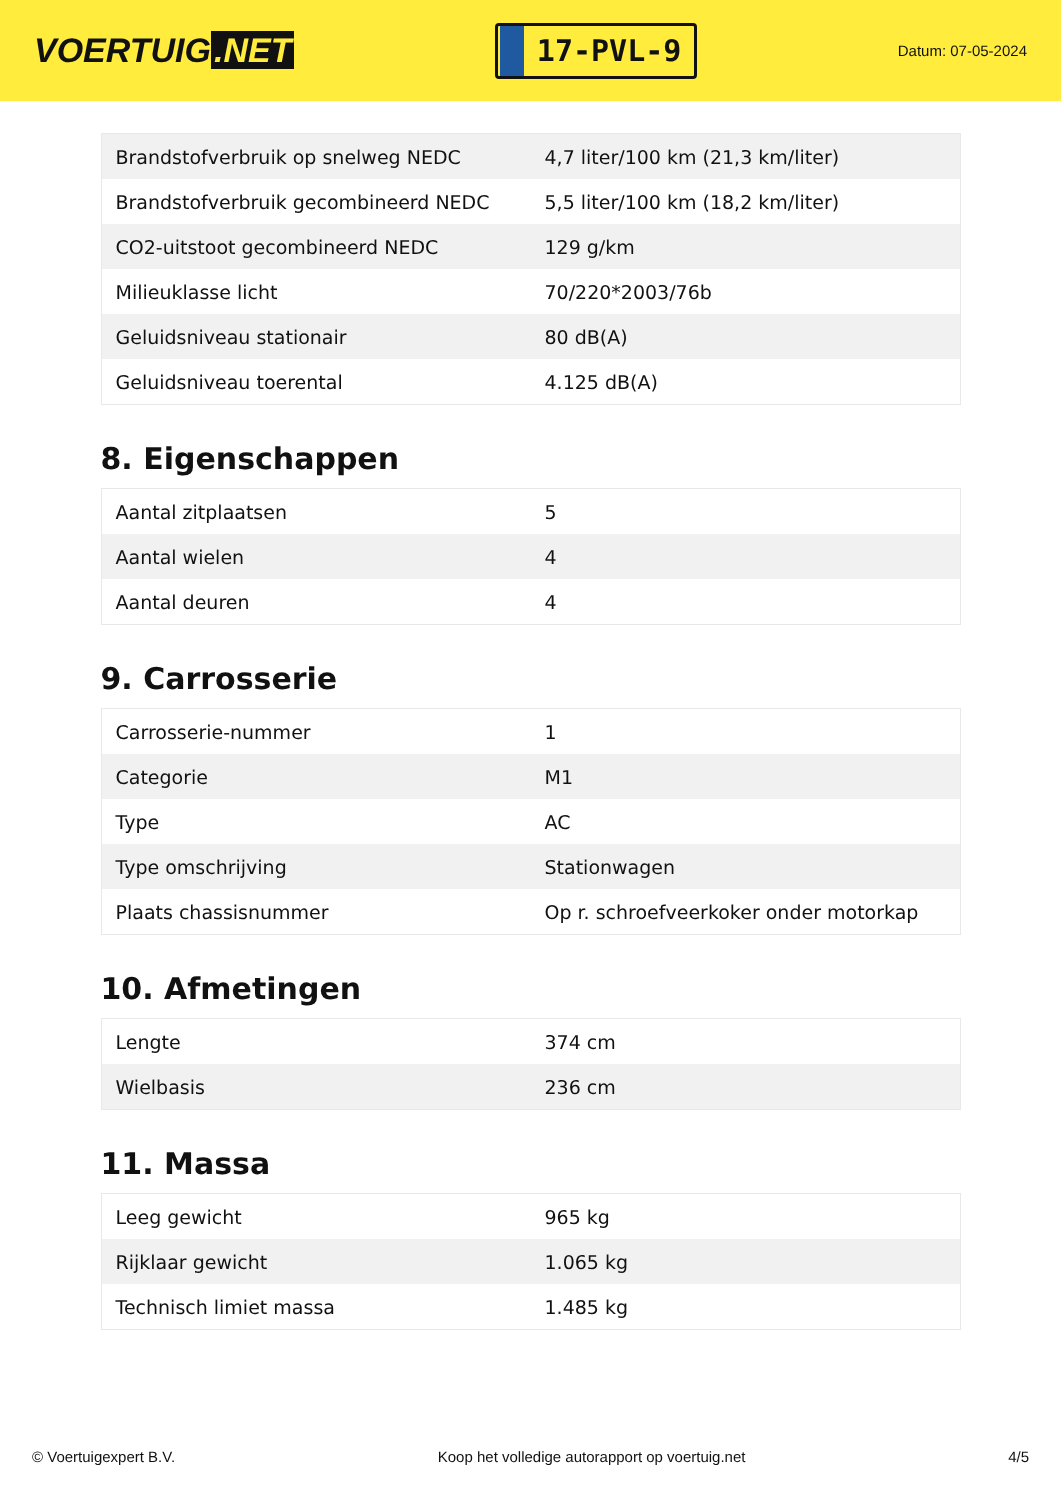VOERTUIG.NET
17-PVL-9
Datum: 07-05-2024
| Brandstofverbruik op snelweg NEDC | 4,7 liter/100 km (21,3 km/liter) |
| Brandstofverbruik gecombineerd NEDC | 5,5 liter/100 km (18,2 km/liter) |
| CO2-uitstoot gecombineerd NEDC | 129 g/km |
| Milieuklasse licht | 70/220*2003/76b |
| Geluidsniveau stationair | 80 dB(A) |
| Geluidsniveau toerental | 4.125 dB(A) |
8. Eigenschappen
| Aantal zitplaatsen | 5 |
| Aantal wielen | 4 |
| Aantal deuren | 4 |
9. Carrosserie
| Carrosserie-nummer | 1 |
| Categorie | M1 |
| Type | AC |
| Type omschrijving | Stationwagen |
| Plaats chassisnummer | Op r. schroefveerkoker onder motorkap |
10. Afmetingen
| Lengte | 374 cm |
| Wielbasis | 236 cm |
11. Massa
| Leeg gewicht | 965 kg |
| Rijklaar gewicht | 1.065 kg |
| Technisch limiet massa | 1.485 kg |
© Voertuigexpert B.V. Koop het volledige autorapport op voertuig.net 4/5